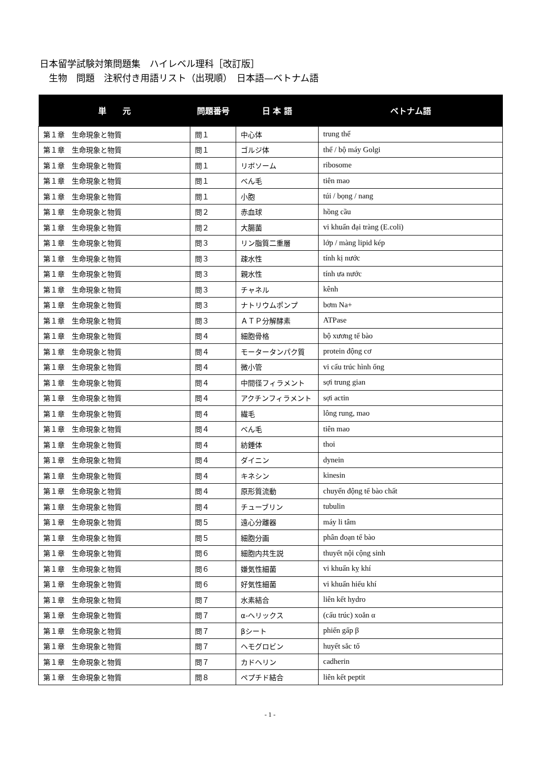日本留学試験対策問題集　ハイレベル理科［改訂版］
　生物　問題　注釈付き用語リスト（出現順）　日本語—ベトナム語
| 単 元 | 問題番号 | 日 本 語 | ベトナム語 |
| --- | --- | --- | --- |
| 第１章 生命現象と物質 | 問１ | 中心体 | trung thể |
| 第１章 生命現象と物質 | 問１ | ゴルジ体 | thể / bộ máy Golgi |
| 第１章 生命現象と物質 | 問１ | リボソーム | ribosome |
| 第１章 生命現象と物質 | 問１ | べん毛 | tiên mao |
| 第１章 生命現象と物質 | 問１ | 小胞 | túi / bọng / nang |
| 第１章 生命現象と物質 | 問２ | 赤血球 | hồng cầu |
| 第１章 生命現象と物質 | 問２ | 大腸菌 | vi khuẩn đại tràng (E.coli) |
| 第１章 生命現象と物質 | 問３ | リン脂質二重層 | lớp / màng lipid kép |
| 第１章 生命現象と物質 | 問３ | 疎水性 | tính kị nước |
| 第１章 生命現象と物質 | 問３ | 親水性 | tính ưa nước |
| 第１章 生命現象と物質 | 問３ | チャネル | kênh |
| 第１章 生命現象と物質 | 問３ | ナトリウムポンプ | bơm Na+ |
| 第１章 生命現象と物質 | 問３ | ＡＴＰ分解酵素 | ATPase |
| 第１章 生命現象と物質 | 問４ | 細胞骨格 | bộ xương tế bào |
| 第１章 生命現象と物質 | 問４ | モータータンパク質 | protein động cơ |
| 第１章 生命現象と物質 | 問４ | 微小管 | vi cấu trúc hình ống |
| 第１章 生命現象と物質 | 問４ | 中間径フィラメント | sợi trung gian |
| 第１章 生命現象と物質 | 問４ | アクチンフィラメント | sợi actin |
| 第１章 生命現象と物質 | 問４ | 繊毛 | lông rung, mao |
| 第１章 生命現象と物質 | 問４ | べん毛 | tiên mao |
| 第１章 生命現象と物質 | 問４ | 紡錘体 | thoi |
| 第１章 生命現象と物質 | 問４ | ダイニン | dynein |
| 第１章 生命現象と物質 | 問４ | キネシン | kinesin |
| 第１章 生命現象と物質 | 問４ | 原形質流動 | chuyển động tế bào chất |
| 第１章 生命現象と物質 | 問４ | チューブリン | tubulin |
| 第１章 生命現象と物質 | 問５ | 遠心分離器 | máy li tâm |
| 第１章 生命現象と物質 | 問５ | 細胞分画 | phân đoạn tế bào |
| 第１章 生命現象と物質 | 問６ | 細胞内共生説 | thuyết nội cộng sinh |
| 第１章 生命現象と物質 | 問６ | 嫌気性細菌 | vi khuẩn kỵ khí |
| 第１章 生命現象と物質 | 問６ | 好気性細菌 | vi khuẩn hiếu khí |
| 第１章 生命現象と物質 | 問７ | 水素結合 | liên kết hydro |
| 第１章 生命現象と物質 | 問７ | α-ヘリックス | (cấu trúc) xoắn α |
| 第１章 生命現象と物質 | 問７ | βシート | phiến gấp β |
| 第１章 生命現象と物質 | 問７ | ヘモグロビン | huyết sắc tố |
| 第１章 生命現象と物質 | 問７ | カドヘリン | cadherin |
| 第１章 生命現象と物質 | 問８ | ペプチド結合 | liên kết peptit |
- 1 -